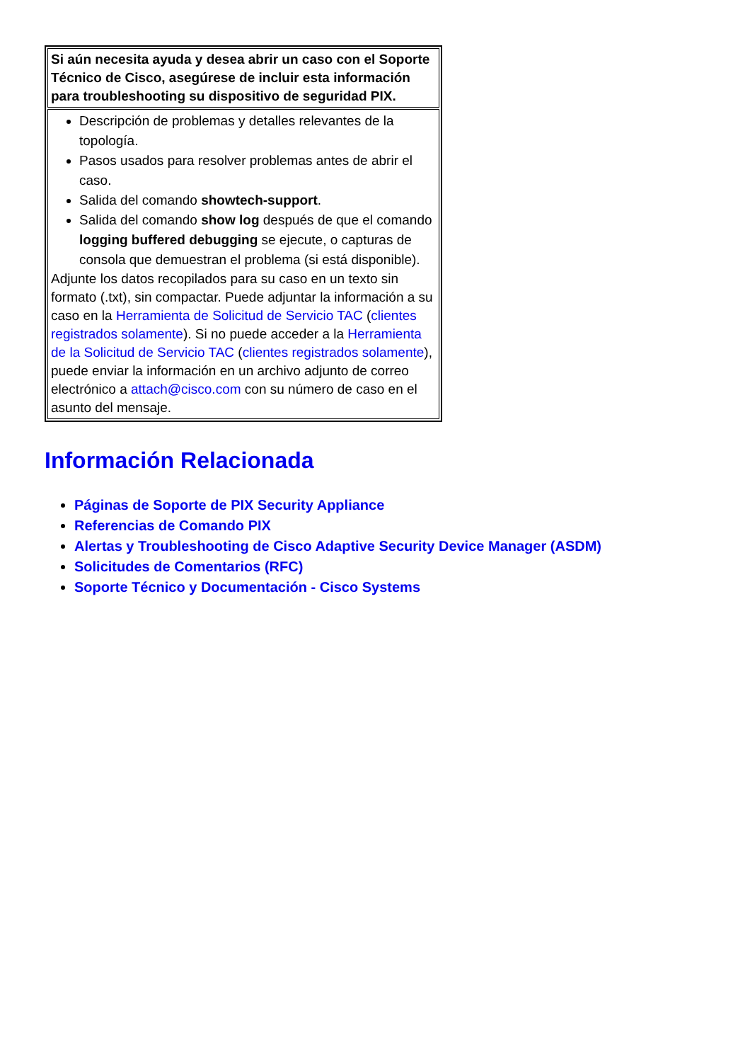| Si aún necesita ayuda y desea abrir un caso con el Soporte Técnico de Cisco, asegúrese de incluir esta información para troubleshooting su dispositivo de seguridad PIX. |
| Descripción de problemas y detalles relevantes de la topología. Pasos usados para resolver problemas antes de abrir el caso. Salida del comando showtech-support . Salida del comando show log después de que el comando logging buffered debugging se ejecute, o capturas de consola que demuestran el problema (si está disponible). Adjunte los datos recopilados para su caso en un texto sin formato (.txt), sin compactar. Puede adjuntar la información a su caso en la Herramienta de Solicitud de Servicio TAC ( clientes registrados solamente ). Si no puede acceder a la Herramienta de la Solicitud de Servicio TAC ( clientes registrados solamente ), puede enviar la información en un archivo adjunto de correo electrónico a attach@cisco.com con su número de caso en el asunto del mensaje. |
Información Relacionada
Páginas de Soporte de PIX Security Appliance
Referencias de Comando PIX
Alertas y Troubleshooting de Cisco Adaptive Security Device Manager (ASDM)
Solicitudes de Comentarios (RFC)
Soporte Técnico y Documentación - Cisco Systems